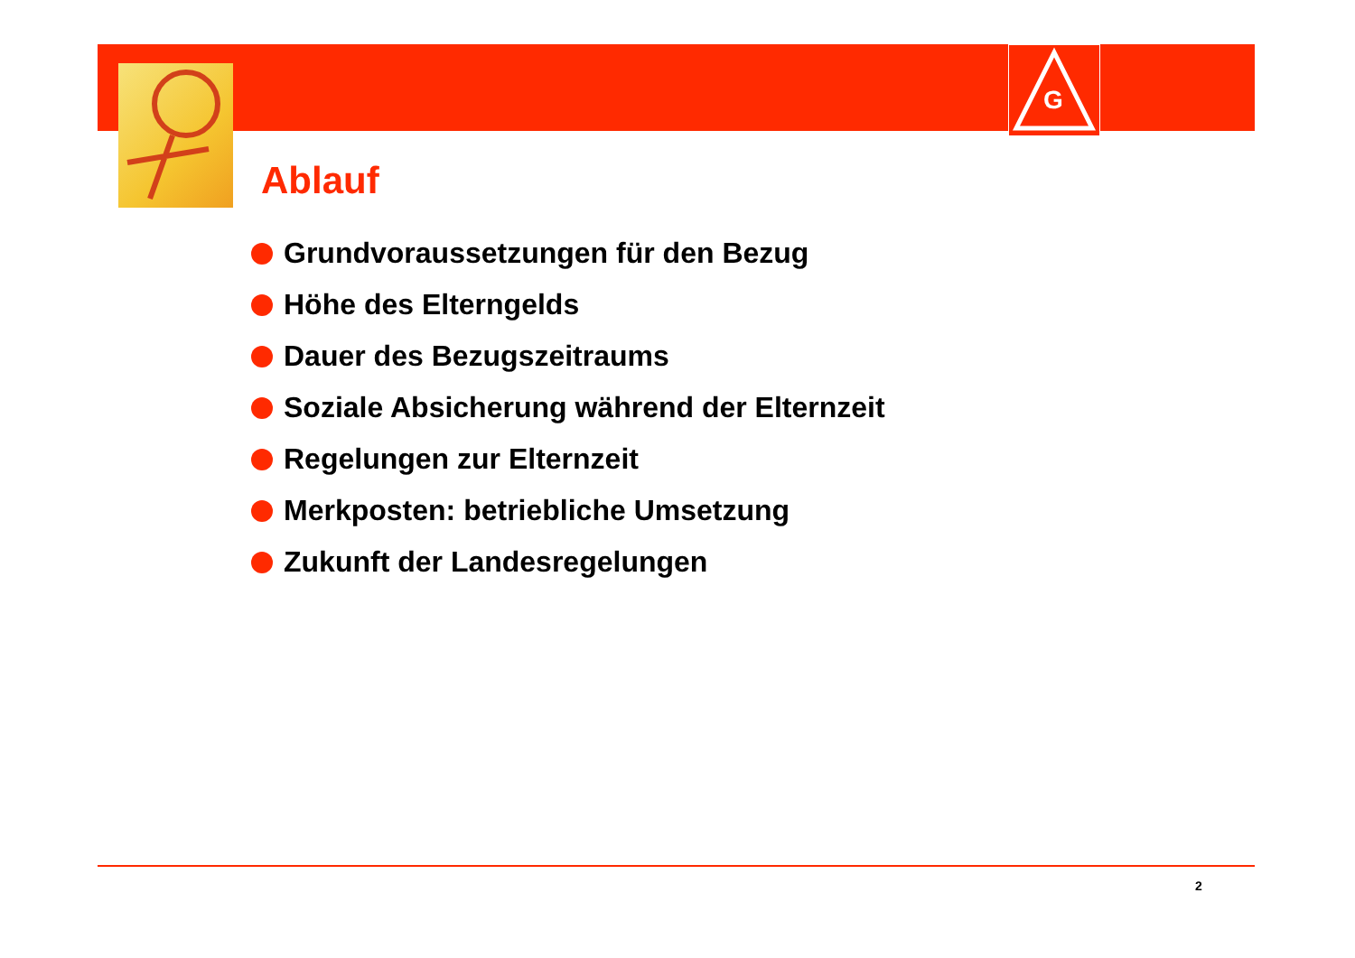G
Ablauf
Grundvoraussetzungen für den Bezug
Höhe des Elterngelds
Dauer des Bezugszeitraums
Soziale Absicherung während der Elternzeit
Regelungen zur Elternzeit
Merkposten: betriebliche Umsetzung
Zukunft der Landesregelungen
2